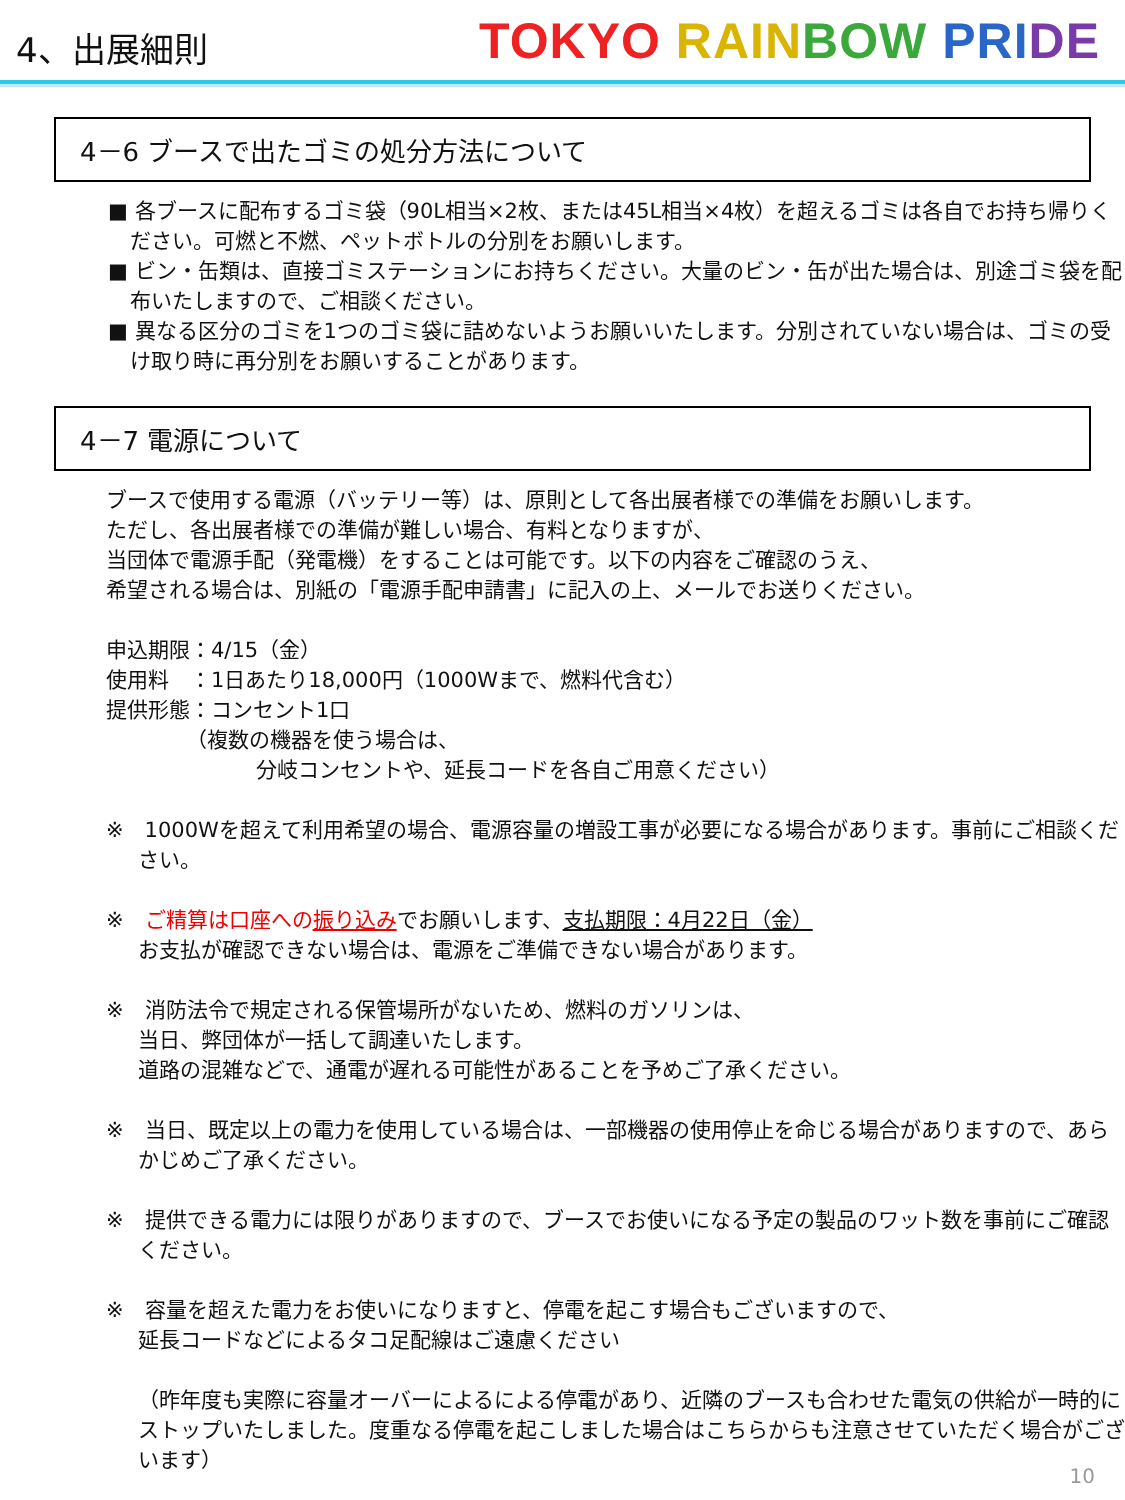4、出展細則
TOKYO RAIN BOW PRI DE
4－6 ブースで出たゴミの処分方法について
■ 各ブースに配布するゴミ袋（90L相当×2枚、または45L相当×4枚）を超えるゴミは各自でお持ち帰りください。可燃と不燃、ペットボトルの分別をお願いします。
■ ビン・缶類は、直接ゴミステーションにお持ちください。大量のビン・缶が出た場合は、別途ゴミ袋を配布いたしますので、ご相談ください。
■ 異なる区分のゴミを1つのゴミ袋に詰めないようお願いいたします。分別されていない場合は、ゴミの受け取り時に再分別をお願いすることがあります。
4－7 電源について
ブースで使用する電源（バッテリー等）は、原則として各出展者様での準備をお願いします。
ただし、各出展者様での準備が難しい場合、有料となりますが、
当団体で電源手配（発電機）をすることは可能です。以下の内容をご確認のうえ、
希望される場合は、別紙の「電源手配申請書」に記入の上、メールでお送りください。
申込期限：4/15（金）
使用料　：1日あたり18,000円（1000Wまで、燃料代含む）
提供形態：コンセント1口
（複数の機器を使う場合は、
分岐コンセントや、延長コードを各自ご用意ください）
※　1000Wを超えて利用希望の場合、電源容量の増設工事が必要になる場合があります。事前にご相談ください。
※　ご精算は口座への振り込みでお願いします、支払期限：4月22日（金）
お支払が確認できない場合は、電源をご準備できない場合があります。
※　消防法令で規定される保管場所がないため、燃料のガソリンは、
当日、弊団体が一括して調達いたします。
道路の混雑などで、通電が遅れる可能性があることを予めご了承ください。
※　当日、既定以上の電力を使用している場合は、一部機器の使用停止を命じる場合がありますので、あらかじめご了承ください。
※　提供できる電力には限りがありますので、ブースでお使いになる予定の製品のワット数を事前にご確認ください。
※　容量を超えた電力をお使いになりますと、停電を起こす場合もございますので、
延長コードなどによるタコ足配線はご遠慮ください
（昨年度も実際に容量オーバーによるによる停電があり、近隣のブースも合わせた電気の供給が一時的にストップいたしました。度重なる停電を起こしました場合はこちらからも注意させていただく場合がございます）
10